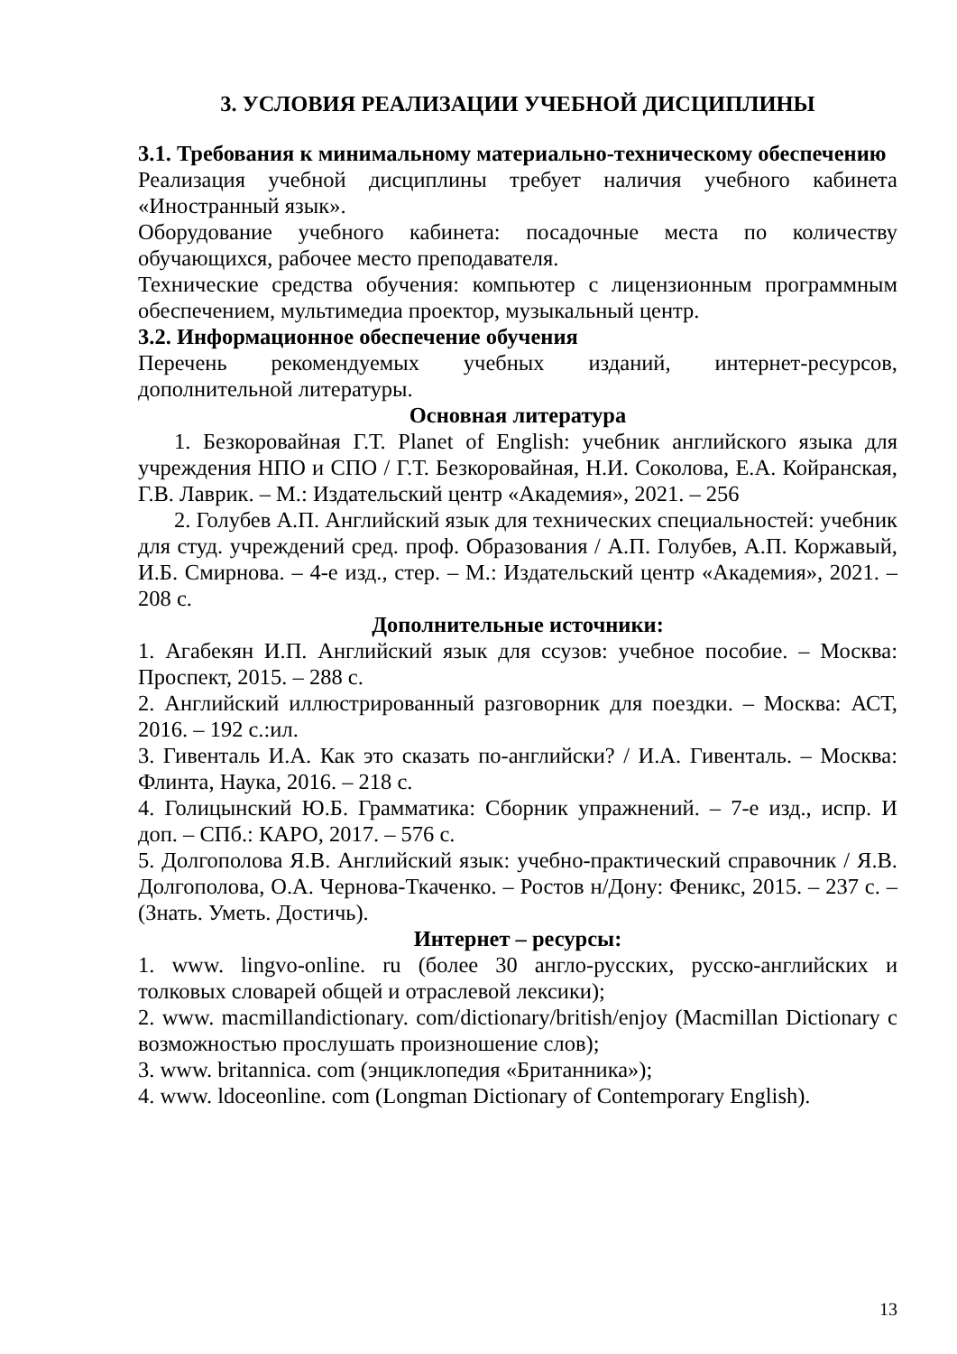3. УСЛОВИЯ РЕАЛИЗАЦИИ УЧЕБНОЙ ДИСЦИПЛИНЫ
3.1. Требования к минимальному материально-техническому обеспечению
Реализация учебной дисциплины требует наличия учебного кабинета «Иностранный язык».
Оборудование учебного кабинета: посадочные места по количеству обучающихся, рабочее место преподавателя.
Технические средства обучения: компьютер с лицензионным программным обеспечением, мультимедиа проектор, музыкальный центр.
3.2. Информационное обеспечение обучения
Перечень рекомендуемых учебных изданий, интернет-ресурсов, дополнительной литературы.
Основная литература
1. Безкоровайная Г.Т. Planet of English: учебник английского языка для учреждения НПО и СПО / Г.Т. Безкоровайная, Н.И. Соколова, Е.А. Койранская, Г.В. Лаврик. – М.: Издательский центр «Академия», 2021. – 256
2. Голубев А.П. Английский язык для технических специальностей: учебник для студ. учреждений сред. проф. Образования / А.П. Голубев, А.П. Коржавый, И.Б. Смирнова. – 4-е изд., стер. – М.: Издательский центр «Академия», 2021. – 208 с.
Дополнительные источники:
1. Агабекян И.П. Английский язык для ссузов: учебное пособие. – Москва: Проспект, 2015. – 288 с.
2. Английский иллюстрированный разговорник для поездки. – Москва: АСТ, 2016. – 192 с.:ил.
3. Гивенталь И.А. Как это сказать по-английски? / И.А. Гивенталь. – Москва: Флинта, Наука, 2016. – 218 с.
4. Голицынский Ю.Б. Грамматика: Сборник упражнений. – 7-е изд., испр. И доп. – СПб.: КАРО, 2017. – 576 с.
5. Долгополова Я.В. Английский язык: учебно-практический справочник / Я.В. Долгополова, О.А. Чернова-Ткаченко. – Ростов н/Дону: Феникс, 2015. – 237 с. – (Знать. Уметь. Достичь).
Интернет – ресурсы:
1. www. lingvo-online. ru (более 30 англо-русских, русско-английских и толковых словарей общей и отраслевой лексики);
2. www. macmillandictionary. com/dictionary/british/enjoy (Macmillan Dictionary с возможностью прослушать произношение слов);
3. www. britannica. com (энциклопедия «Британника»);
4. www. ldoceonline. com (Longman Dictionary of Contemporary English).
13